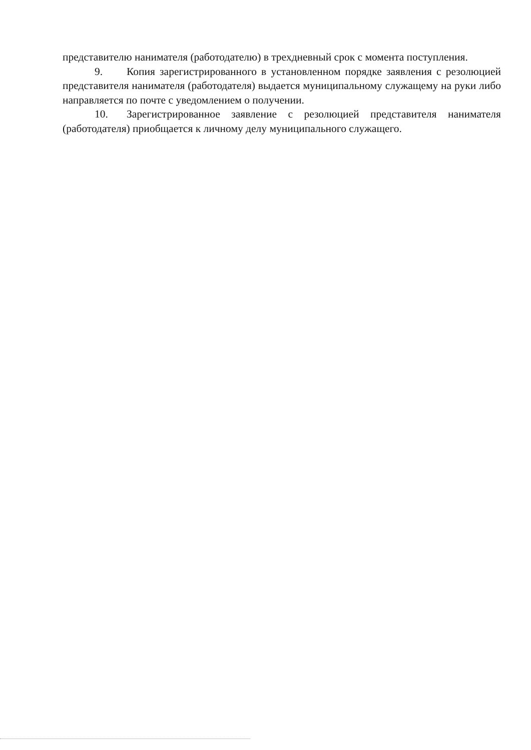представителю нанимателя (работодателю) в трехдневный срок с момента поступления.
9. Копия зарегистрированного в установленном порядке заявления с резолюцией представителя нанимателя (работодателя) выдается муниципальному служащему на руки либо направляется по почте с уведомлением о получении.
10. Зарегистрированное заявление с резолюцией представителя нанимателя (работодателя) приобщается к личному делу муниципального служащего.